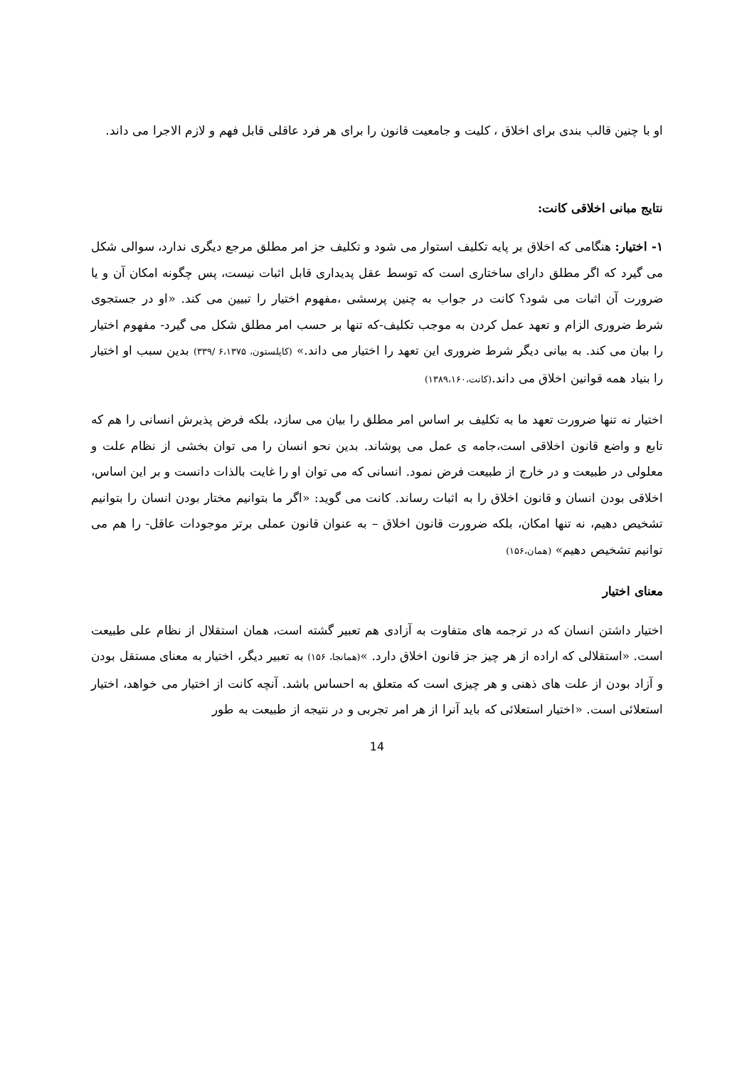او با چنین قالب بندی برای اخلاق ، کلیت و جامعیت قانون را برای هر فرد عاقلی قابل فهم و لازم الاجرا می داند.
نتایج مبانی اخلاقی کانت:
۱- اختیار: هنگامی که اخلاق بر پایه تکلیف استوار می شود و تکلیف جز امر مطلق مرجع دیگری ندارد، سوالی شکل می گیرد که اگر مطلق دارای ساختاری است که توسط عقل پدیداری قابل اثبات نیست، پس چگونه امکان آن و یا ضرورت آن اثبات می شود؟ کانت در جواب به چنین پرسشی ،مفهوم اختیار را تبیین می کند. «او در جستجوی شرط ضروری الزام و تعهد عمل کردن به موجب تکلیف-که تنها بر حسب امر مطلق شکل می گیرد- مفهوم اختیار را بیان می کند. به بیانی دیگر شرط ضروری این تعهد را اختیار می داند.» (کاپلستون، ۶،۱۳۷۵ /۳۳۹) بدین سبب او اختیار را بنیاد همه قوانین اخلاق می داند.(کانت،۱۳۸۹،۱۶۰)
اختیار نه تنها ضرورت تعهد ما به تکلیف بر اساس امر مطلق را بیان می سازد، بلکه فرض پذیرش انسانی را هم که تابع و واضع قانون اخلاقی است،جامه ی عمل می پوشاند. بدین نحو انسان را می توان بخشی از نظام علت و معلولی در طبیعت و در خارج از طبیعت فرض نمود. انسانی که می توان او را غایت بالذات دانست و بر این اساس، اخلاقی بودن انسان و قانون اخلاق را به اثبات رساند. کانت می گوید: «اگر ما بتوانیم مختار بودن انسان را بتوانیم تشخیص دهیم، نه تنها امکان، بلکه ضرورت قانون اخلاق – به عنوان قانون عملی برتر موجودات عاقل- را هم می توانیم تشخیص دهیم» (همان،۱۵۶)
معنای اختیار
اختیار داشتن انسان که در ترجمه های متفاوت به آزادی هم تعبیر گشته است، همان استقلال از نظام علی طبیعت است. «استقلالی که اراده از هر چیز جز قانون اخلاق دارد. »(همانجا، ۱۵۶) به تعبیر دیگر، اختیار به معنای مستقل بودن و آزاد بودن از علت های ذهنی و هر چیزی است که متعلق به احساس باشد. آنچه کانت از اختیار می خواهد، اختیار استعلائی است. «اختیار استعلائی که باید آنرا از هر امر تجربی و در نتیجه از طبیعت به طور
14